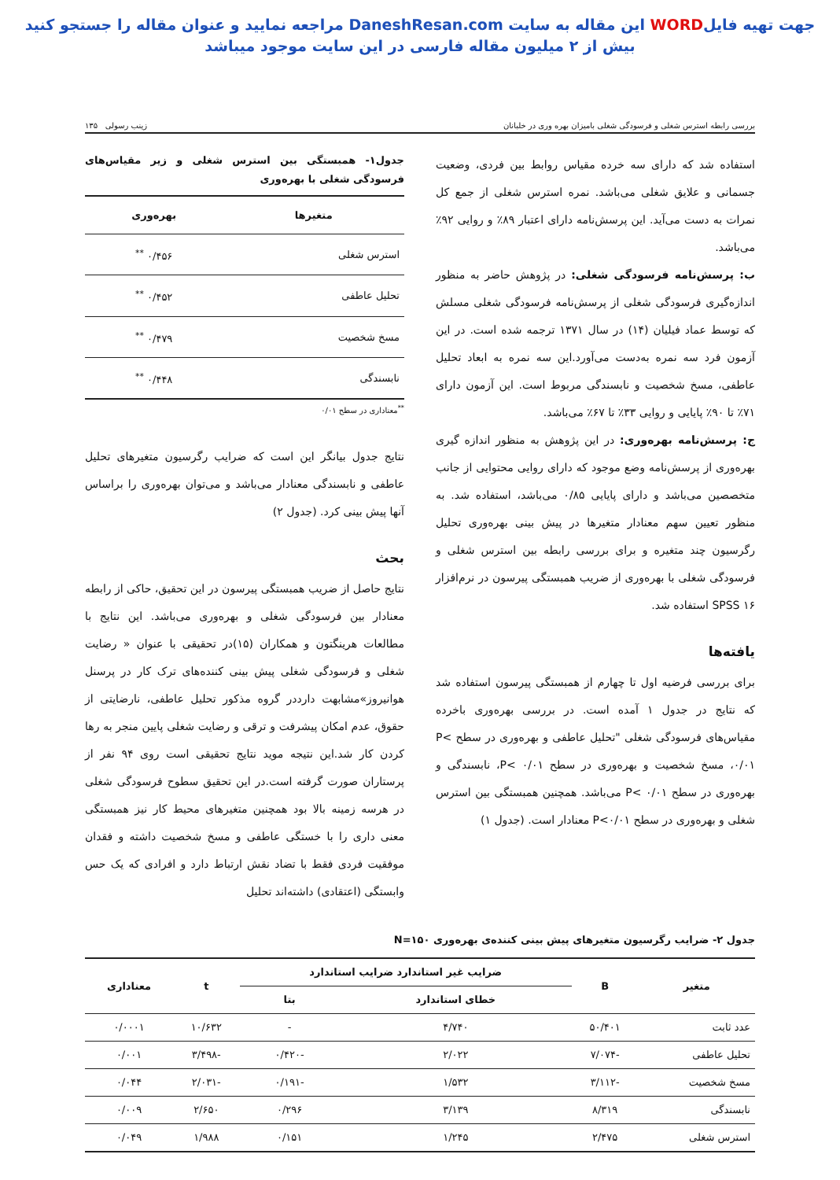جهت تهیه فایلWORD این مقاله به سایت DaneshResan.com مراجعه نمایید و عنوان مقاله را جستجو کنید
بیش از ۲ میلیون مقاله فارسی در این سایت موجود میباشد
بررسی رابطه استرس شغلی و فرسودگی شغلی بامیزان بهره وری در خلبانان زینب رسولی ۱۳۵
استفاده شد که دارای سه خرده مقیاس روابط بین فردی، وضعیت جسمانی و علایق شغلی می‌باشد. نمره استرس شغلی از جمع کل نمرات به دست می‌آید. این پرسش‌نامه دارای اعتبار ۸۹٪ و روایی ۹۲٪ می‌باشد.
ب: پرسش‌نامه فرسودگی شغلی: در پژوهش حاضر به منظور اندازه‌گیری فرسودگی شغلی از پرسش‌نامه فرسودگی شغلی مسلش که توسط عماد فیلیان (۱۴) در سال ۱۳۷۱ ترجمه شده است. در این آزمون فرد سه نمره به‌دست می‌آورد.این سه نمره به ابعاد تحلیل عاطفی، مسخ شخصیت و نابسندگی مربوط است. این آزمون دارای ۷۱٪ تا ۹۰٪ پایایی و روایی ۳۳٪ تا ۶۷٪ می‌باشد.
ج: پرسش‌نامه بهره‌وری: در این پژوهش به منظور اندازه گیری بهره‌وری از پرسش‌نامه وضع موجود که دارای روایی محتوایی از جانب متخصصین می‌باشد و دارای پایایی ۰/۸۵ می‌باشد، استفاده شد. به منظور تعیین سهم معنادار متغیرها در پیش بینی بهره‌وری تحلیل رگرسیون چند متغیره و برای بررسی رابطه بین استرس شغلی و فرسودگی شغلی با بهره‌وری از ضریب همبستگی پیرسون در نرم‌افزار SPSS ۱۶ استفاده شد.
یافته‌ها
برای بررسی فرضیه اول تا چهارم از همبستگی پیرسون استفاده شد که نتایج در جدول ۱ آمده است. در بررسی بهره‌وری باخرده مقیاس‌های فرسودگی شغلی "تحلیل عاطفی و بهره‌وری در سطح P< ۰/۰۱، مسخ شخصیت و بهره‌وری در سطح P< ۰/۰۱، نابسندگی و بهره‌وری در سطح P< ۰/۰۱ می‌باشد. همچنین همبستگی بین استرس شغلی و بهره‌وری در سطح P<۰/۰۱ معنادار است. (جدول ۱)
جدول۱- همبستگی بین استرس شغلی و زیر مقیاس‌های فرسودگی شغلی با بهره‌وری
| متغیرها | بهره‌وری |
| --- | --- |
| استرس شغلی | ۰/۴۵۶ <sup>**</sup> |
| تحلیل عاطفی | ۰/۴۵۲ <sup>**</sup> |
| مسخ شخصیت | ۰/۴۷۹ <sup>**</sup> |
| نابسندگی | ۰/۴۴۸ <sup>**</sup> |
<sup>**</sup> معناداری در سطح ۰/۰۱
نتایج جدول بیانگر این است که ضرایب رگرسیون متغیرهای تحلیل عاطفی و نابسندگی معنادار می‌باشد و می‌توان بهره‌وری را براساس آنها پیش بینی کرد. (جدول ۲)
بحث
نتایج حاصل از ضریب همبستگی پیرسون در این تحقیق، حاکی از رابطه معنادار بین فرسودگی شغلی و بهره‌وری می‌باشد. این نتایج با مطالعات هرینگتون و همکاران (۱۵)در تحقیقی با عنوان « رضایت شغلی و فرسودگی شغلی پیش بینی کننده‌های ترک کار در پرسنل هوانیروز»مشابهت دارددر گروه مذکور تحلیل عاطفی، نارضایتی از حقوق، عدم امکان پیشرفت و ترقی و رضایت شغلی پایین منجر به رها کردن کار شد.این نتیجه موید نتایج تحقیقی است روی ۹۴ نفر از پرستاران صورت گرفته است.در این تحقیق سطوح فرسودگی شغلی در هرسه زمینه بالا بود همچنین متغیرهای محیط کار نیز همبستگی معنی داری را با خستگی عاطفی و مسخ شخصیت داشته و فقدان موفقیت فردی فقط با تضاد نقش ارتباط دارد و افرادی که یک حس وابستگی (اعتقادی) داشته‌اند تحلیل
جدول ۲- ضرایب رگرسیون متغیرهای پیش بینی کننده‌ی بهره‌وری N=۱۵۰
| متغیر | B | ضرایب غیر استاندارد ضرایب استاندارد | | t | معناداری |
| --- | --- | --- | --- | --- | --- |
| | | خطای استاندارد | بتا | | |
| عدد ثابت | ۵۰/۴۰۱ | ۴/۷۴۰ | - | ۱۰/۶۳۲ | ۰/۰۰۰۱ |
| تحلیل عاطفی | -۷/۰۷۴ | ۲/۰۲۲ | -۰/۴۲۰ | -۳/۴۹۸ | ۰/۰۰۱ |
| مسخ شخصیت | -۳/۱۱۲ | ۱/۵۳۲ | -۰/۱۹۱ | -۲/۰۳۱ | ۰/۰۴۴ |
| نابسندگی | ۸/۳۱۹ | ۳/۱۳۹ | ۰/۲۹۶ | ۲/۶۵۰ | ۰/۰۰۹ |
| استرس شغلی | ۲/۴۷۵ | ۱/۲۴۵ | ۰/۱۵۱ | ۱/۹۸۸ | ۰/۰۴۹ |